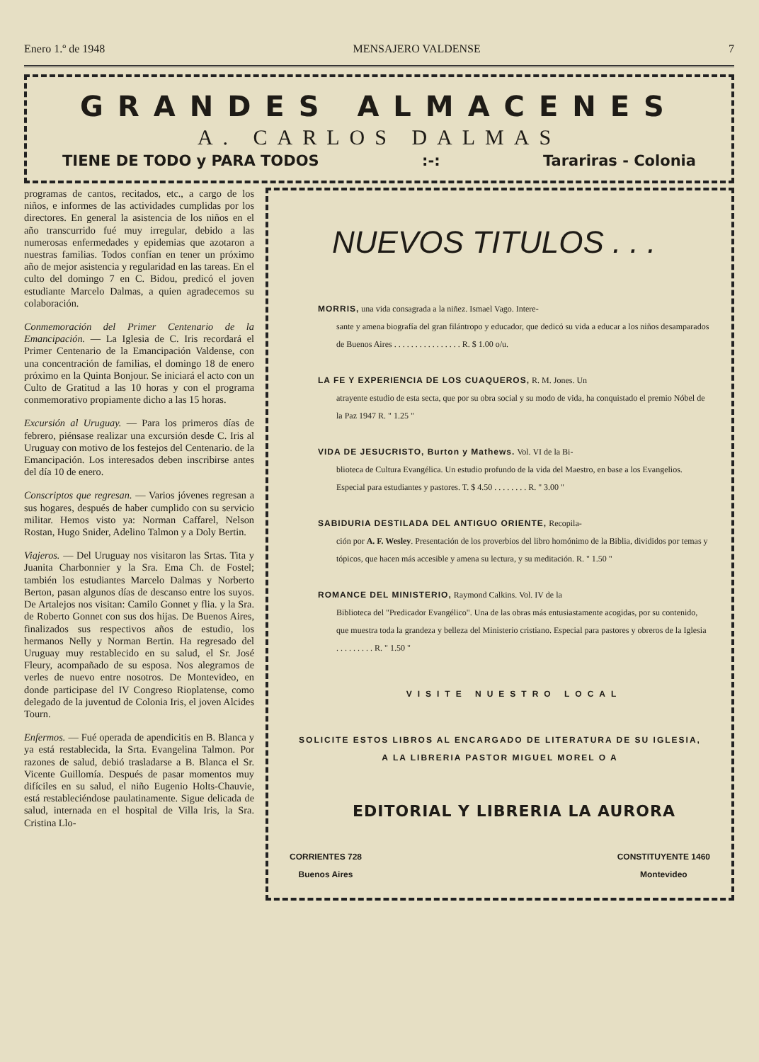Enero 1.º de 1948 MENSAJERO VALDENSE 7
GRANDES ALMACENES
A. CARLOS DALMAS
TIENE DE TODO y PARA TODOS:-: Tarariras - Colonia
programas de cantos, recitados, etc., a cargo de los niños, e informes de las actividades cumplidas por los directores. En general la asistencia de los niños en el año transcurrido fué muy irregular, debido a las numerosas enfermedades y epidemias que azotaron a nuestras familias. Todos confían en tener un próximo año de mejor asistencia y regularidad en las tareas. En el culto del domingo 7 en C. Bidou, predicó el joven estudiante Marcelo Dalmas, a quien agradecemos su colaboración.
Conmemoración del Primer Centenario de la Emancipación. — La Iglesia de C. Iris recordará el Primer Centenario de la Emancipación Valdense, con una concentración de familias, el domingo 18 de enero próximo en la Quinta Bonjour. Se iniciará el acto con un Culto de Gratitud a las 10 horas y con el programa conmemorativo propiamente dicho a las 15 horas.
Excursión al Uruguay. — Para los primeros días de febrero, piénsase realizar una excursión desde C. Iris al Uruguay con motivo de los festejos del Centenario. de la Emancipación. Los interesados deben inscribirse antes del día 10 de enero.
Conscriptos que regresan. — Varios jóvenes regresan a sus hogares, después de haber cumplido con su servicio militar. Hemos visto ya: Norman Caffarel, Nelson Rostan, Hugo Snider, Adelino Talmon y a Doly Bertin.
Viajeros. — Del Uruguay nos visitaron las Srtas. Tita y Juanita Charbonnier y la Sra. Ema Ch. de Fostel; también los estudiantes Marcelo Dalmas y Norberto Berton, pasan algunos días de descanso entre los suyos. De Artalejos nos visitan: Camilo Gonnet y flia. y la Sra. de Roberto Gonnet con sus dos hijas. De Buenos Aires, finalizados sus respectivos años de estudio, los hermanos Nelly y Norman Bertin. Ha regresado del Uruguay muy restablecido en su salud, el Sr. José Fleury, acompañado de su esposa. Nos alegramos de verles de nuevo entre nosotros. De Montevideo, en donde participase del IV Congreso Rioplatense, como delegado de la juventud de Colonia Iris, el joven Alcides Tourn.
Enfermos. — Fué operada de apendicitis en B. Blanca y ya está restablecida, la Srta. Evangelina Talmon. Por razones de salud, debió trasladarse a B. Blanca el Sr. Vicente Guillomía. Después de pasar momentos muy difíciles en su salud, el niño Eugenio Holts-Chauvie, está restableciéndose paulatinamente. Sigue delicada de salud, internada en el hospital de Villa Iris, la Sra. Cristina Llo-
NUEVOS TITULOS . . .
MORRIS, una vida consagrada a la niñez. Ismael Vago. Intere-
sante y amena biografía del gran filántropo y educador, que dedicó su vida a educar a los niños desamparados de Buenos Aires . . . . . . . . . . . . . . . . R. $ 1.00 o/u.
LA FE Y EXPERIENCIA DE LOS CUAQUEROS, R. M. Jones. Un
atrayente estudio de esta secta, que por su obra social y su modo de vida, ha conquistado el premio Nóbel de la Paz 1947 R. " 1.25 "
VIDA DE JESUCRISTO, Burton y Mathews. Vol. VI de la Bi-
blioteca de Cultura Evangélica. Un estudio profundo de la vida del Maestro, en base a los Evangelios. Especial para estudiantes y pastores. T. $ 4.50 . . . . . . . . R. " 3.00 "
SABIDURIA DESTILADA DEL ANTIGUO ORIENTE, Recopila-
ción por A. F. Wesley. Presentación de los proverbios del libro homónimo de la Biblia, divididos por temas y tópicos, que hacen más accesible y amena su lectura, y su meditación. R. " 1.50 "
ROMANCE DEL MINISTERIO, Raymond Calkins. Vol. IV de la
Biblioteca del "Predicador Evangélico". Una de las obras más entusiastamente acogidas, por su contenido, que muestra toda la grandeza y belleza del Ministerio cristiano. Especial para pastores y obreros de la Iglesia . . . . . . . . . R. " 1.50 "
VISITE NUESTRO LOCAL
SOLICITE ESTOS LIBROS AL ENCARGADO DE LITERATURA DE SU IGLESIA,
A LA LIBRERIA PASTOR MIGUEL MOREL O A
EDITORIAL Y LIBRERIA LA AURORA
CORRIENTES 728
Buenos Aires CONSTITUYENTE 1460
Montevideo